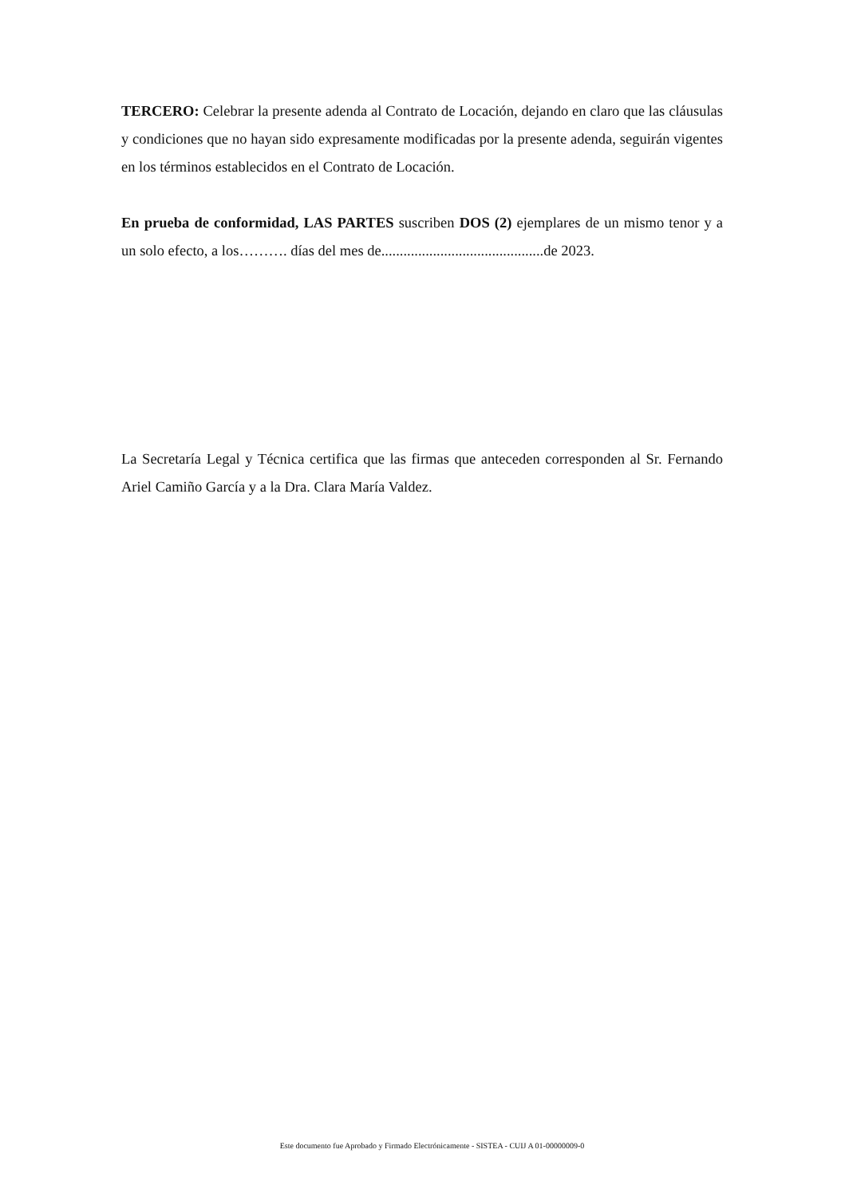TERCERO: Celebrar la presente adenda al Contrato de Locación, dejando en claro que las cláusulas y condiciones que no hayan sido expresamente modificadas por la presente adenda, seguirán vigentes en los términos establecidos en el Contrato de Locación.
En prueba de conformidad, LAS PARTES suscriben DOS (2) ejemplares de un mismo tenor y a un solo efecto, a los………. días del mes de............................................de 2023.
La Secretaría Legal y Técnica certifica que las firmas que anteceden corresponden al Sr. Fernando Ariel Camiño García y a la Dra. Clara María Valdez.
Este documento fue Aprobado y Firmado Electrónicamente - SISTEA - CUIJ A 01-00000009-0